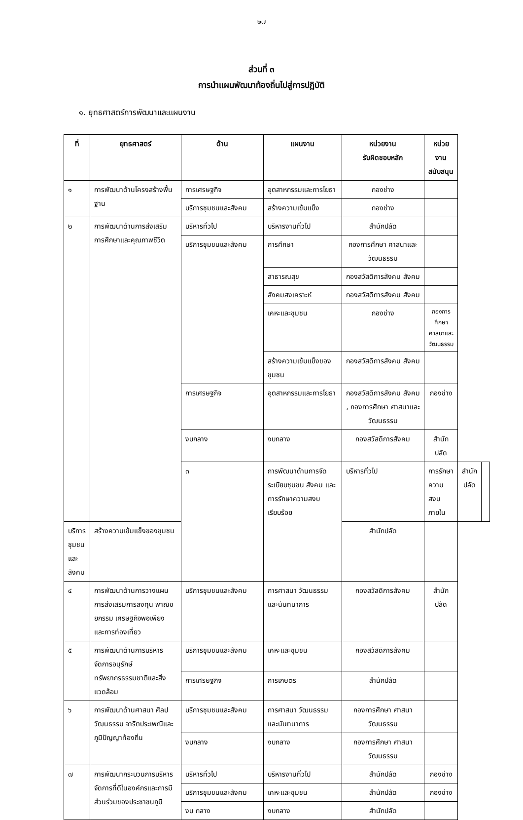๒๗
ส่วนที่ ๓
การนำแผนพัฒนาท้องถิ่นไปสู่การปฏิบัติ
๑. ยุทธศาสตร์การพัฒนาและแผนงาน
| ที่ | ยุทธศาสตร์ | ด้าน | แผนงาน | หน่วยงาน รับผิดชอบหลัก | หน่วยงาน สนับสนุน | | |
| --- | --- | --- | --- | --- | --- | --- | --- |
| ๑ | การพัฒนาด้านโครงสร้างพื้นฐาน | การเศรษฐกิจ | อุตสาหกรรมและการโยธา | กองช่าง | | | |
| | | บริการชุมชนและสังคม | สร้างความเข้มแข็ง | กองช่าง | | | |
| ๒ | การพัฒนาด้านการส่งเสริมการศึกษาและคุณภาพชีวิต | บริหารทั่วไป | บริหารงานทั่วไป | สำนักปลัด | | | |
| | | บริการชุมชนและสังคม | การศึกษา | กองการศึกษา ศาสนาและวัฒนธรรม | | | |
| | | | สาธารณสุข | กองสวัสดิการสังคม สังคม | | | |
| | | | สังคมสงเคราะห์ | กองสวัสดิการสังคม สังคม | | | |
| | | | เคหะและชุมชน | กองช่าง | กองการศึกษา ศาสนาและ วัฒนธรรม | | |
| | | | สร้างความเข้มแข็งของชุมชน | กองสวัสดิการสังคม สังคม | | | |
| | | การเศรษฐกิจ | อุตสาหกรรมและการโยธา | กองสวัสดิการสังคม สังคม , กองการศึกษา ศาสนาและวัฒนธรรม | กองช่าง | | |
| | | งบกลาง | งบกลาง | กองสวัสดิการสังคม | สำนักปลัด | | |
| | | ๓ | การพัฒนาด้านการจัดระเบียบชุมชน สังคม และการรักษาความสงบเรียบร้อย | บริหารทั่วไป | การรักษาความสงบภายใน | สำนักปลัด | |
| บริการชุมชนและสังคม | สร้างความเข้มแข็งของชุมชน | | | สำนักปลัด | | | |
| ๔ | การพัฒนาด้านการวางแผนการส่งเสริมการลงทุน พาณิชยกรรม เศรษฐกิจพอเพียง และการท่องเที่ยว | บริการชุมชนและสังคม | การศาสนา วัฒนธรรมและนันทนาการ | กองสวัสดิการสังคม | สำนักปลัด | | |
| ๕ | การพัฒนาด้านการบริหารจัดการอนุรักษ์ทรัพยากรธรรมชาติและสิ่งแวดล้อม | บริการชุมชนและสังคม | เคหะและชุมชน | กองสวัสดิการสังคม | | | |
| | | การเศรษฐกิจ | การเกษตร | สำนักปลัด | | | |
| ๖ | การพัฒนาด้านศาสนา ศิลปวัฒนธรรม จารีตประเพณีและภูมิปัญญาท้องถิ่น | บริการชุมชนและสังคม | การศาสนา วัฒนธรรมและนันทนาการ | กองการศึกษา ศาสนา วัฒนธรรม | | | |
| | | งบกลาง | งบกลาง | กองการศึกษา ศาสนา วัฒนธรรม | | | |
| ๗ | การพัฒนากระบวนการบริหารจัดการที่ดีในองค์กรและการมีส่วนร่วมของประชาชนภูมิ | บริหารทั่วไป | บริหารงานทั่วไป | สำนักปลัด | กองช่าง | | |
| | | บริการชุมชนและสังคม | เคหะและชุมชน | สำนักปลัด | กองช่าง | | |
| | | งบ กลาง | งบกลาง | สำนักปลัด | | | |